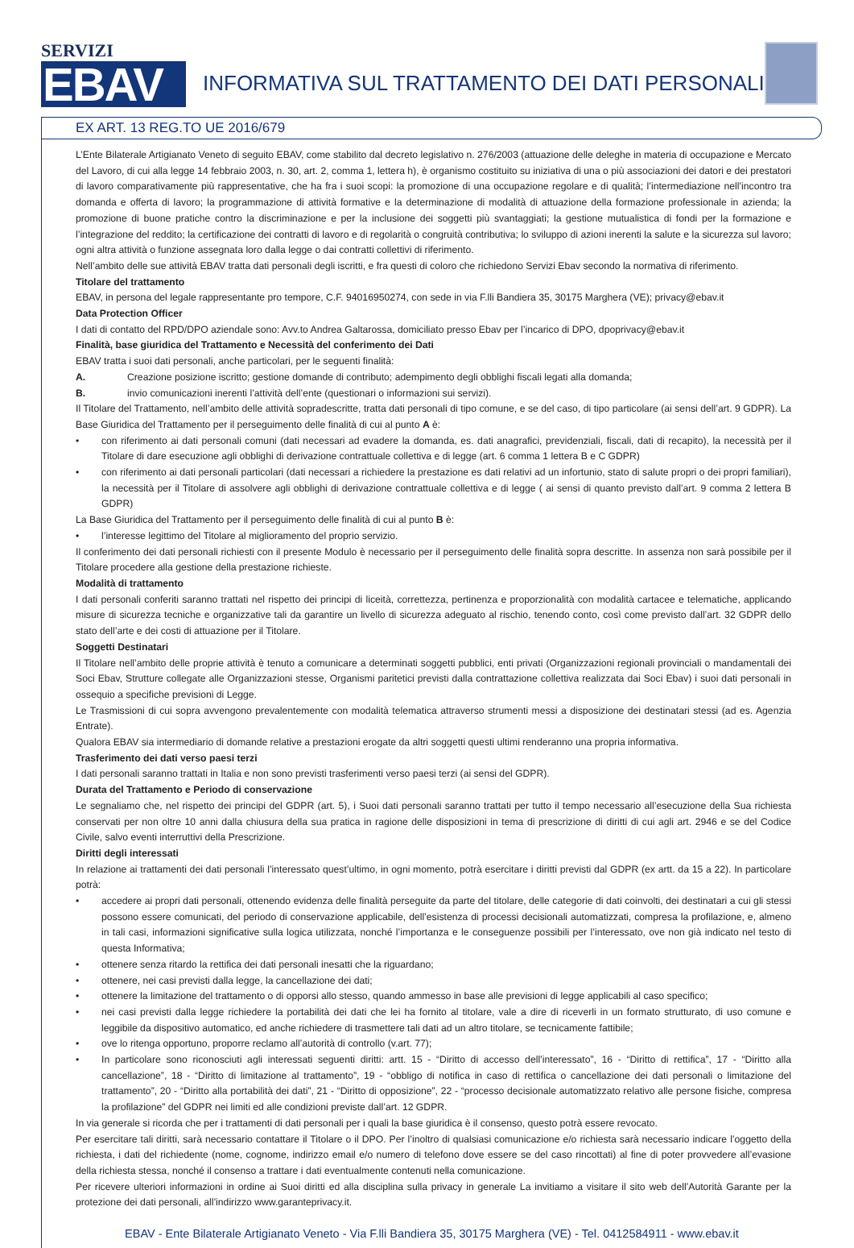SERVIZI
EBAV
INFORMATIVA SUL TRATTAMENTO DEI DATI PERSONALI
EX ART. 13 REG.TO UE 2016/679
L’Ente Bilaterale Artigianato Veneto di seguito EBAV, come stabilito dal decreto legislativo n. 276/2003 (attuazione delle deleghe in materia di occupazione e Mercato del Lavoro, di cui alla legge 14 febbraio 2003, n. 30, art. 2, comma 1, lettera h), è organismo costituito su iniziativa di una o più associazioni dei datori e dei prestatori di lavoro comparativamente più rappresentative, che ha fra i suoi scopi: la promozione di una occupazione regolare e di qualità; l’intermediazione nell’incontro tra domanda e offerta di lavoro; la programmazione di attività formative e la determinazione di modalità di attuazione della formazione professionale in azienda; la promozione di buone pratiche contro la discriminazione e per la inclusione dei soggetti più svantaggiati; la gestione mutualistica di fondi per la formazione e l’integrazione del reddito; la certificazione dei contratti di lavoro e di regolarità o congruità contributiva; lo sviluppo di azioni inerenti la salute e la sicurezza sul lavoro; ogni altra attività o funzione assegnata loro dalla legge o dai contratti collettivi di riferimento.
Nell’ambito delle sue attività EBAV tratta dati personali degli iscritti, e fra questi di coloro che richiedono Servizi Ebav secondo la normativa di riferimento.
Titolare del trattamento
EBAV, in persona del legale rappresentante pro tempore, C.F. 94016950274, con sede in via F.lli Bandiera 35, 30175 Marghera (VE); privacy@ebav.it
Data Protection Officer
I dati di contatto del RPD/DPO aziendale sono: Avv.to Andrea Galtarossa, domiciliato presso Ebav per l’incarico di DPO, dpoprivacy@ebav.it
Finalità, base giuridica del Trattamento e Necessità del conferimento dei Dati
EBAV tratta i suoi dati personali, anche particolari, per le seguenti finalità:
A. Creazione posizione iscritto; gestione domande di contributo; adempimento degli obblighi fiscali legati alla domanda;
B. invio comunicazioni inerenti l’attività dell’ente (questionari o informazioni sui servizi).
Il Titolare del Trattamento, nell’ambito delle attività sopradescritte, tratta dati personali di tipo comune, e se del caso, di tipo particolare (ai sensi dell’art. 9 GDPR). La Base Giuridica del Trattamento per il perseguimento delle finalità di cui al punto A è:
• con riferimento ai dati personali comuni (dati necessari ad evadere la domanda, es. dati anagrafici, previdenziali, fiscali, dati di recapito), la necessità per il Titolare di dare esecuzione agli obblighi di derivazione contrattuale collettiva e di legge (art. 6 comma 1 lettera B e C GDPR)
• con riferimento ai dati personali particolari (dati necessari a richiedere la prestazione es dati relativi ad un infortunio, stato di salute propri o dei propri familiari), la necessità per il Titolare di assolvere agli obblighi di derivazione contrattuale collettiva e di legge ( ai sensi di quanto previsto dall’art. 9 comma 2 lettera B GDPR)
La Base Giuridica del Trattamento per il perseguimento delle finalità di cui al punto B è:
• l’interesse legittimo del Titolare al miglioramento del proprio servizio.
Il conferimento dei dati personali richiesti con il presente Modulo è necessario per il perseguimento delle finalità sopra descritte. In assenza non sarà possibile per il Titolare procedere alla gestione della prestazione richieste.
Modalità di trattamento
I dati personali conferiti saranno trattati nel rispetto dei principi di liceità, correttezza, pertinenza e proporzionalità con modalità cartacee e telematiche, applicando misure di sicurezza tecniche e organizzative tali da garantire un livello di sicurezza adeguato al rischio, tenendo conto, così come previsto dall’art. 32 GDPR dello stato dell’arte e dei costi di attuazione per il Titolare.
Soggetti Destinatari
Il Titolare nell’ambito delle proprie attività è tenuto a comunicare a determinati soggetti pubblici, enti privati (Organizzazioni regionali provinciali o mandamentali dei Soci Ebav, Strutture collegate alle Organizzazioni stesse, Organismi paritetici previsti dalla contrattazione collettiva realizzata dai Soci Ebav) i suoi dati personali in ossequio a specifiche previsioni di Legge.
Le Trasmissioni di cui sopra avvengono prevalentemente con modalità telematica attraverso strumenti messi a disposizione dei destinatari stessi (ad es. Agenzia Entrate).
Qualora EBAV sia intermediario di domande relative a prestazioni erogate da altri soggetti questi ultimi renderanno una propria informativa.
Trasferimento dei dati verso paesi terzi
I dati personali saranno trattati in Italia e non sono previsti trasferimenti verso paesi terzi (ai sensi del GDPR).
Durata del Trattamento e Periodo di conservazione
Le segnaliamo che, nel rispetto dei principi del GDPR (art. 5), i Suoi dati personali saranno trattati per tutto il tempo necessario all’esecuzione della Sua richiesta conservati per non oltre 10 anni dalla chiusura della sua pratica in ragione delle disposizioni in tema di prescrizione di diritti di cui agli art. 2946 e se del Codice Civile, salvo eventi interruttivi della Prescrizione.
Diritti degli interessati
In relazione ai trattamenti dei dati personali l’interessato quest’ultimo, in ogni momento, potrà esercitare i diritti previsti dal GDPR (ex artt. da 15 a 22). In particolare potrà:
• accedere ai propri dati personali, ottenendo evidenza delle finalità perseguite da parte del titolare, delle categorie di dati coinvolti, dei destinatari a cui gli stessi possono essere comunicati, del periodo di conservazione applicabile, dell’esistenza di processi decisionali automatizzati, compresa la profilazione, e, almeno in tali casi, informazioni significative sulla logica utilizzata, nonché l’importanza e le conseguenze possibili per l’interessato, ove non già indicato nel testo di questa Informativa;
• ottenere senza ritardo la rettifica dei dati personali inesatti che la riguardano;
• ottenere, nei casi previsti dalla legge, la cancellazione dei dati;
• ottenere la limitazione del trattamento o di opporsi allo stesso, quando ammesso in base alle previsioni di legge applicabili al caso specifico;
• nei casi previsti dalla legge richiedere la portabilità dei dati che lei ha fornito al titolare, vale a dire di riceverli in un formato strutturato, di uso comune e leggibile da dispositivo automatico, ed anche richiedere di trasmettere tali dati ad un altro titolare, se tecnicamente fattibile;
• ove lo ritenga opportuno, proporre reclamo all’autorità di controllo (v.art. 77);
• In particolare sono riconosciuti agli interessati seguenti diritti: artt. 15 - “Diritto di accesso dell’interessato”, 16 - “Diritto di rettifica”, 17 - “Diritto alla cancellazione”, 18 - “Diritto di limitazione al trattamento”, 19 - “obbligo di notifica in caso di rettifica o cancellazione dei dati personali o limitazione del trattamento”, 20 - “Diritto alla portabilità dei dati”, 21 - “Diritto di opposizione”, 22 - “processo decisionale automatizzato relativo alle persone fisiche, compresa la profilazione” del GDPR nei limiti ed alle condizioni previste dall’art. 12 GDPR.
In via generale si ricorda che per i trattamenti di dati personali per i quali la base giuridica è il consenso, questo potrà essere revocato.
Per esercitare tali diritti, sarà necessario contattare il Titolare o il DPO. Per l’inoltro di qualsiasi comunicazione e/o richiesta sarà necessario indicare l’oggetto della richiesta, i dati del richiedente (nome, cognome, indirizzo email e/o numero di telefono dove essere se del caso rincottati) al fine di poter provvedere all’evasione della richiesta stessa, nonché il consenso a trattare i dati eventualmente contenuti nella comunicazione.
Per ricevere ulteriori informazioni in ordine ai Suoi diritti ed alla disciplina sulla privacy in generale La invitiamo a visitare il sito web dell’Autorità Garante per la protezione dei dati personali, all’indirizzo www.garanteprivacy.it.
EBAV - Ente Bilaterale Artigianato Veneto - Via F.lli Bandiera 35, 30175 Marghera (VE) - Tel. 0412584911 - www.ebav.it